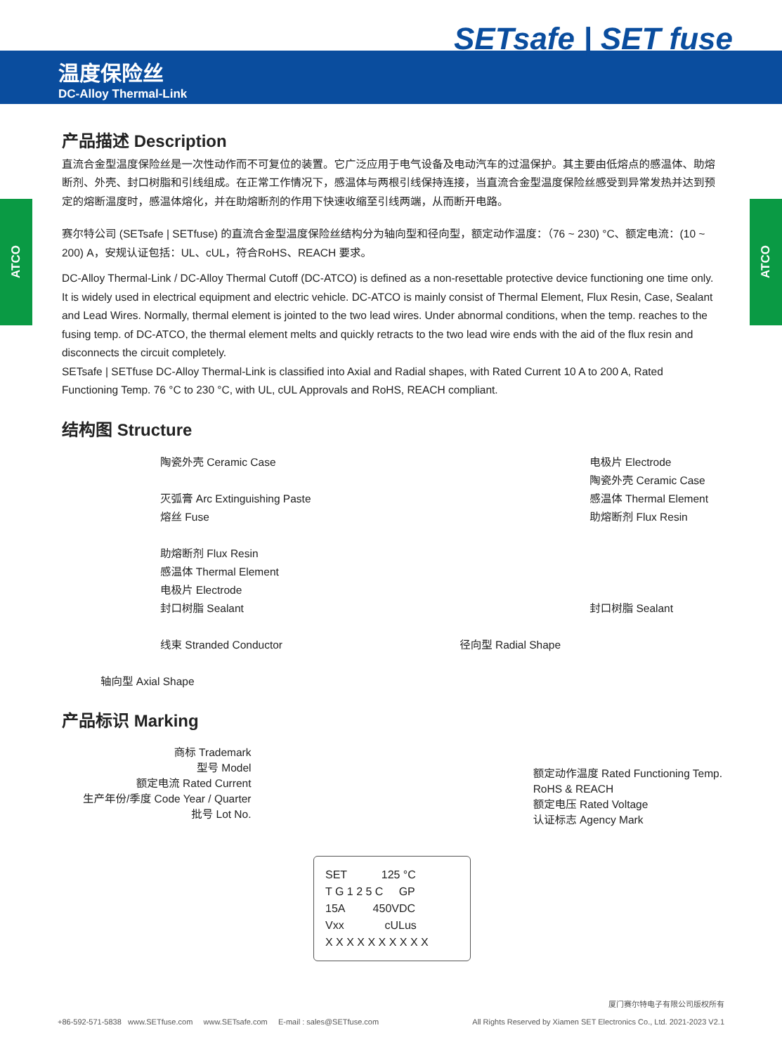SETsafe | SET fuse
温度保险丝
DC-Alloy Thermal-Link
ATCO
ATCO
产品描述 Description
直流合金型温度保险丝是一次性动作而不可复位的装置。它广泛应用于电气设备及电动汽车的过温保护。其主要由低熔点的感温体、助熔断剂、外壳、封口树脂和引线组成。在正常工作情况下，感温体与两根引线保持连接，当直流合金型温度保险丝感受到异常发热并达到预定的熔断温度时，感温体熔化，并在助熔断剂的作用下快速收缩至引线两端，从而断开电路。
赛尔特公司 (SETsafe | SETfuse) 的直流合金型温度保险丝结构分为轴向型和径向型，额定动作温度：（76 ~ 230) °C、额定电流：(10 ~ 200) A，安规认证包括：UL、cUL，符合RoHS、REACH 要求。
DC-Alloy Thermal-Link / DC-Alloy Thermal Cutoff (DC-ATCO) is defined as a non-resettable protective device functioning one time only. It is widely used in electrical equipment and electric vehicle. DC-ATCO is mainly consist of Thermal Element, Flux Resin, Case, Sealant and Lead Wires. Normally, thermal element is jointed to the two lead wires. Under abnormal conditions, when the temp. reaches to the fusing temp. of DC-ATCO, the thermal element melts and quickly retracts to the two lead wire ends with the aid of the flux resin and disconnects the circuit completely.
SETsafe | SETfuse DC-Alloy Thermal-Link is classified into Axial and Radial shapes, with Rated Current 10 A to 200 A, Rated Functioning Temp. 76 °C to 230 °C, with UL, cUL Approvals and RoHS, REACH compliant.
结构图 Structure
陶瓷外壳 Ceramic Case
灭弧膏 Arc Extinguishing Paste
熔丝 Fuse
助熔断剂 Flux Resin
感温体 Thermal Element
电极片 Electrode
封口树脂 Sealant
线束 Stranded Conductor
轴向型 Axial Shape
电极片 Electrode
陶瓷外壳 Ceramic Case
感温体 Thermal Element
助熔断剂 Flux Resin
封口树脂 Sealant
径向型 Radial Shape
产品标识 Marking
商标 Trademark
型号 Model
额定电流 Rated Current
生产年份/季度 Code Year / Quarter
批号 Lot No.
额定动作温度 Rated Functioning Temp.
RoHS & REACH
额定电压 Rated Voltage
认证标志 Agency Mark
SET 125 °C
T G 1 2 5 C GP
15A 450VDC
Vxx cULus
X X X X X X X X X X
+86-592-571-5838 www.SETfuse.com www.SETsafe.com E-mail : sales@SETfuse.com
厦门赛尔特电子有限公司版权所有
All Rights Reserved by Xiamen SET Electronics Co., Ltd. 2021-2023 V2.1